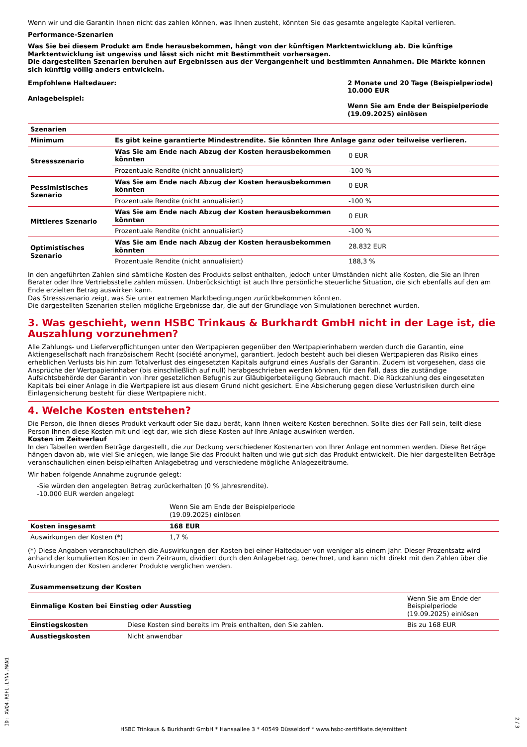Wenn wir und die Garantin Ihnen nicht das zahlen können, was Ihnen zusteht, könnten Sie das gesamte angelegte Kapital verlieren.
Performance-Szenarien
Was Sie bei diesem Produkt am Ende herausbekommen, hängt von der künftigen Marktentwicklung ab. Die künftige Marktentwicklung ist ungewiss und lässt sich nicht mit Bestimmtheit vorhersagen.
Die dargestellten Szenarien beruhen auf Ergebnissen aus der Vergangenheit und bestimmten Annahmen. Die Märkte können sich künftig völlig anders entwickeln.
| Empfohlene Haltedauer: Anlagebeispiel: | 2 Monate und 20 Tage (Beispielperiode) 10.000 EUR Wenn Sie am Ende der Beispielperiode (19.09.2025) einlösen |
| Szenarien | | |
| Minimum | Es gibt keine garantierte Mindestrendite. Sie könnten Ihre Anlage ganz oder teilweise verlieren. | |
| Stressszenario | Was Sie am Ende nach Abzug der Kosten herausbekommen könnten | 0 EUR |
| | Prozentuale Rendite (nicht annualisiert) | -100 % |
| Pessimistisches Szenario | Was Sie am Ende nach Abzug der Kosten herausbekommen könnten | 0 EUR |
| | Prozentuale Rendite (nicht annualisiert) | -100 % |
| Mittleres Szenario | Was Sie am Ende nach Abzug der Kosten herausbekommen könnten | 0 EUR |
| | Prozentuale Rendite (nicht annualisiert) | -100 % |
| Optimistisches Szenario | Was Sie am Ende nach Abzug der Kosten herausbekommen könnten | 28.832 EUR |
| | Prozentuale Rendite (nicht annualisiert) | 188,3 % |
In den angeführten Zahlen sind sämtliche Kosten des Produkts selbst enthalten, jedoch unter Umständen nicht alle Kosten, die Sie an Ihren Berater oder Ihre Vertriebsstelle zahlen müssen. Unberücksichtigt ist auch Ihre persönliche steuerliche Situation, die sich ebenfalls auf den am Ende erzielten Betrag auswirken kann.
Das Stressszenario zeigt, was Sie unter extremen Marktbedingungen zurückbekommen könnten.
Die dargestellten Szenarien stellen mögliche Ergebnisse dar, die auf der Grundlage von Simulationen berechnet wurden.
3. Was geschieht, wenn HSBC Trinkaus & Burkhardt GmbH nicht in der Lage ist, die Auszahlung vorzunehmen?
Alle Zahlungs- und Lieferverpflichtungen unter den Wertpapieren gegenüber den Wertpapierinhabern werden durch die Garantin, eine Aktiengesellschaft nach französischem Recht (société anonyme), garantiert. Jedoch besteht auch bei diesen Wertpapieren das Risiko eines erheblichen Verlusts bis hin zum Totalverlust des eingesetzten Kapitals aufgrund eines Ausfalls der Garantin. Zudem ist vorgesehen, dass die Ansprüche der Wertpapierinhaber (bis einschließlich auf null) herabgeschrieben werden können, für den Fall, dass die zuständige Aufsichtsbehörde der Garantin von ihrer gesetzlichen Befugnis zur Gläubigerbeteiligung Gebrauch macht. Die Rückzahlung des eingesetzten Kapitals bei einer Anlage in die Wertpapiere ist aus diesem Grund nicht gesichert. Eine Absicherung gegen diese Verlustrisiken durch eine Einlagensicherung besteht für diese Wertpapiere nicht.
4. Welche Kosten entstehen?
Die Person, die Ihnen dieses Produkt verkauft oder Sie dazu berät, kann Ihnen weitere Kosten berechnen. Sollte dies der Fall sein, teilt diese Person Ihnen diese Kosten mit und legt dar, wie sich diese Kosten auf Ihre Anlage auswirken werden.
Kosten im Zeitverlauf
In den Tabellen werden Beträge dargestellt, die zur Deckung verschiedener Kostenarten von Ihrer Anlage entnommen werden. Diese Beträge hängen davon ab, wie viel Sie anlegen, wie lange Sie das Produkt halten und wie gut sich das Produkt entwickelt. Die hier dargestellten Beträge veranschaulichen einen beispielhaften Anlagebetrag und verschiedene mögliche Anlagezeiträume.
Wir haben folgende Annahme zugrunde gelegt:
-Sie würden den angelegten Betrag zurückerhalten (0 % Jahresrendite).
-10.000 EUR werden angelegt
| | Wenn Sie am Ende der Beispielperiode (19.09.2025) einlösen |
| Kosten insgesamt | 168 EUR |
| Auswirkungen der Kosten (*) | 1,7 % |
(*) Diese Angaben veranschaulichen die Auswirkungen der Kosten bei einer Haltedauer von weniger als einem Jahr. Dieser Prozentsatz wird anhand der kumulierten Kosten in dem Zeitraum, dividiert durch den Anlagebetrag, berechnet, und kann nicht direkt mit den Zahlen über die Auswirkungen der Kosten anderer Produkte verglichen werden.
| Zusammensetzung der Kosten | | |
| Einmalige Kosten bei Einstieg oder Ausstieg | | Wenn Sie am Ende der Beispielperiode (19.09.2025) einlösen |
| Einstiegskosten | Diese Kosten sind bereits im Preis enthalten, den Sie zahlen. | Bis zu 168 EUR |
| Ausstiegskosten | Nicht anwendbar | |
ID: XWQ4.R9HU.LYNN.MAN1
HSBC Trinkaus & Burkhardt GmbH * Hansaallee 3 * 40549 Düsseldorf * www.hsbc-zertifikate.de/emittent
2 / 3